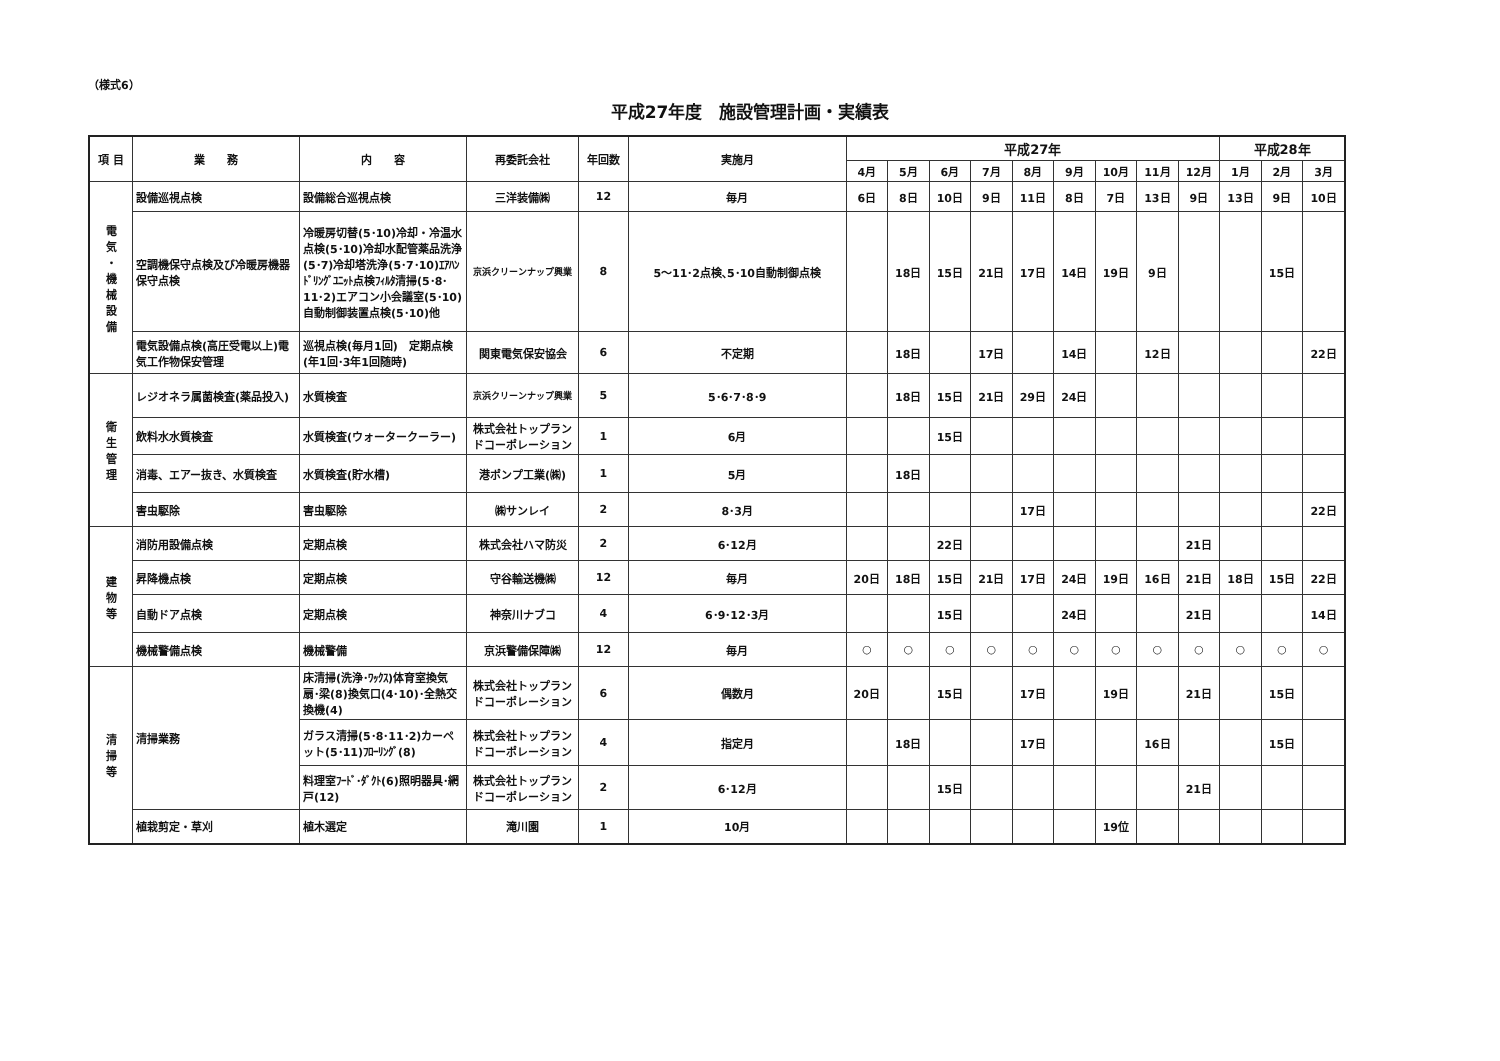（様式6）
平成27年度　施設管理計画・実績表
| 項 目 | 業 務 | 内 容 | 再委託会社 | 年回数 | 実施月 | 平成27年 | | | | | | | | | 平成28年 | | |
| --- | --- | --- | --- | --- | --- | --- | --- | --- | --- | --- | --- | --- | --- | --- | --- | --- | --- |
| | | | | | | 4月 | 5月 | 6月 | 7月 | 8月 | 9月 | 10月 | 11月 | 12月 | 1月 | 2月 | 3月 |
| 電 気 ・ 機 械 設 備 | 設備巡視点検 | 設備総合巡視点検 | 三洋装備㈱ | 12 | 毎月 | 6日 | 8日 | 10日 | 9日 | 11日 | 8日 | 7日 | 13日 | 9日 | 13日 | 9日 | 10日 |
| | 空調機保守点検及び冷暖房機器保守点検 | 冷暖房切替(5･10)冷却・冷温水点検(5･10)冷却水配管薬品洗浄(5･7)冷却塔洗浄(5･7･10)ｴｱﾊﾝﾄﾞﾘﾝｸﾞﾕﾆｯﾄ点検ﾌｨﾙﾀ清掃(5･8･11･2)エアコン小会議室(5･10)自動制御装置点検(5･10)他 | 京浜クリーンナップ興業 | 8 | 5～11･2点検､5･10自動制御点検 | | 18日 | 15日 | 21日 | 17日 | 14日 | 19日 | 9日 | | | 15日 | |
| | 電気設備点検(高圧受電以上)電気工作物保安管理 | 巡視点検(毎月1回) 定期点検(年1回･3年1回随時) | 関東電気保安協会 | 6 | 不定期 | | 18日 | | 17日 | | 14日 | | 12日 | | | | 22日 |
| 衛 生 管 理 | レジオネラ属菌検査(薬品投入) | 水質検査 | 京浜クリーンナップ興業 | 5 | 5･6･7･8･9 | | 18日 | 15日 | 21日 | 29日 | 24日 | | | | | | |
| | 飲料水水質検査 | 水質検査(ウォータークーラー) | 株式会社トップランドコーポレーション | 1 | 6月 | | | 15日 | | | | | | | | | |
| | 消毒、エアー抜き、水質検査 | 水質検査(貯水槽) | 港ポンプ工業(㈱) | 1 | 5月 | | 18日 | | | | | | | | | | |
| | 害虫駆除 | 害虫駆除 | ㈱サンレイ | 2 | 8･3月 | | | | | 17日 | | | | | | | 22日 |
| 建 物 等 | 消防用設備点検 | 定期点検 | 株式会社ハマ防災 | 2 | 6･12月 | | | 22日 | | | | | | 21日 | | | |
| | 昇降機点検 | 定期点検 | 守谷輸送機㈱ | 12 | 毎月 | 20日 | 18日 | 15日 | 21日 | 17日 | 24日 | 19日 | 16日 | 21日 | 18日 | 15日 | 22日 |
| | 自動ドア点検 | 定期点検 | 神奈川ナブコ | 4 | 6･9･12･3月 | | | 15日 | | | 24日 | | | 21日 | | | 14日 |
| | 機械警備点検 | 機械警備 | 京浜警備保障㈱ | 12 | 毎月 | ○ | ○ | ○ | ○ | ○ | ○ | ○ | ○ | ○ | ○ | ○ | ○ |
| 清 掃 等 | 清掃業務 | 床清掃(洗浄･ﾜｯｸｽ)体育室換気扇･梁(8)換気口(4･10)･全熱交換機(4) | 株式会社トップランドコーポレーション | 6 | 偶数月 | 20日 | | 15日 | | 17日 | | 19日 | | 21日 | | 15日 | |
| | | ガラス清掃(5･8･11･2)カーペット(5･11)ﾌﾛｰﾘﾝｸﾞ(8) | 株式会社トップランドコーポレーション | 4 | 指定月 | | 18日 | | | 17日 | | | 16日 | | | 15日 | |
| | | 料理室ﾌｰﾄﾞ･ﾀﾞｸﾄ(6)照明器具･網戸(12) | 株式会社トップランドコーポレーション | 2 | 6･12月 | | | 15日 | | | | | | 21日 | | | |
| | 植栽剪定・草刈 | 植木選定 | 滝川園 | 1 | 10月 | | | | | | | 19位 | | | | | |